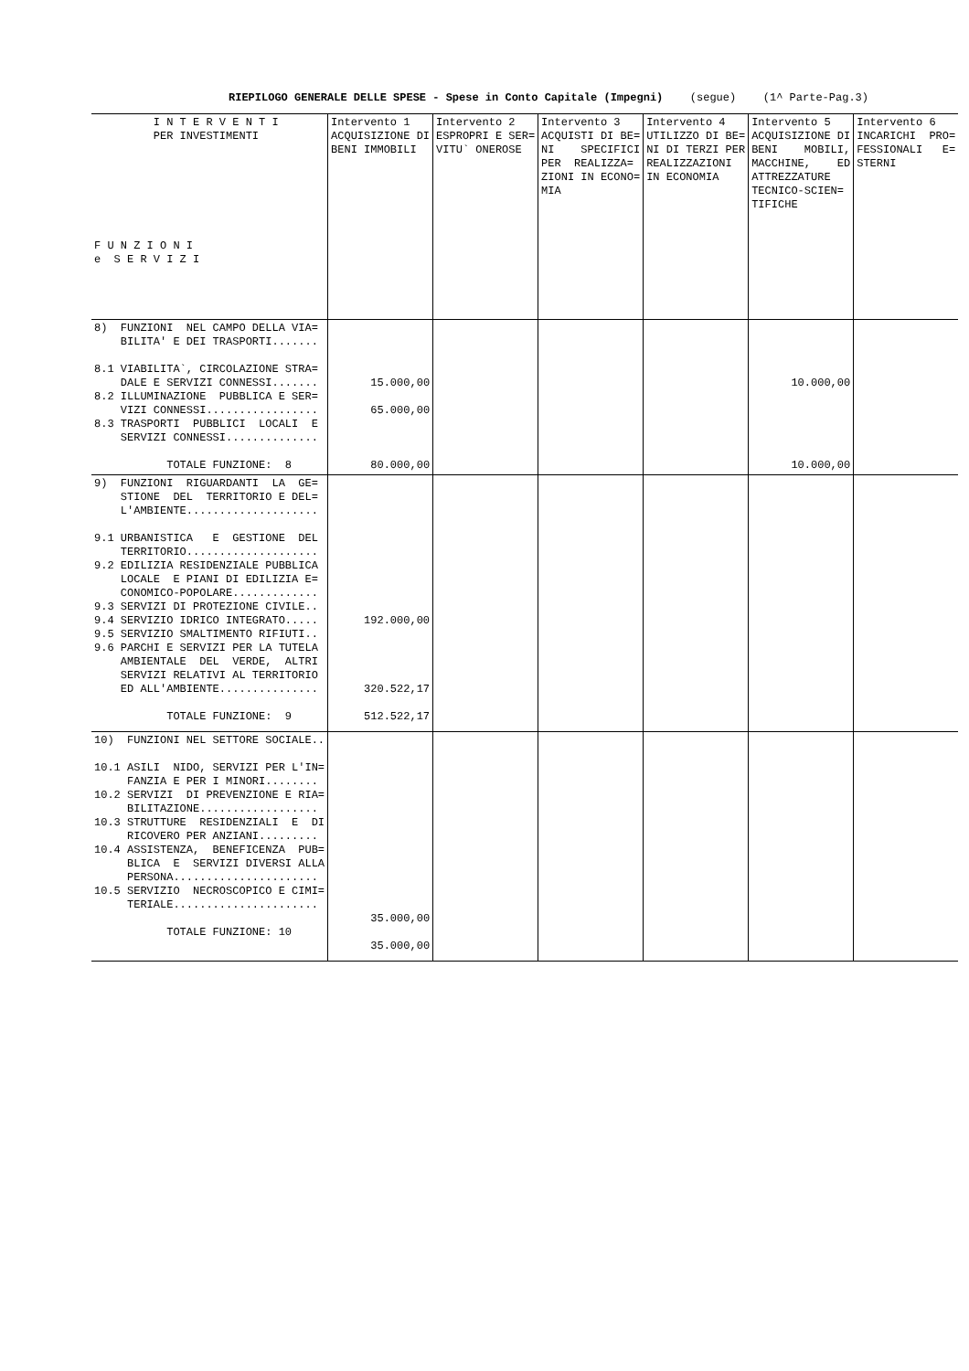RIEPILOGO GENERALE DELLE SPESE - Spese in Conto Capitale (Impegni) (segue) (1^ Parte-Pag.3)
| I N T E R V E N T I PER INVESTIMENTI F U N Z I O N I e S E R V I Z I | Intervento 1 ACQUISIZIONE DI BENI IMMOBILI | Intervento 2 ESPROPRI E SER= VITU` ONEROSE | Intervento 3 ACQUISTI DI BE= NI SPECIFICI PER REALIZZA= ZIONI IN ECONO= MIA | Intervento 4 UTILIZZO DI BE= NI DI TERZI PER REALIZZAZIONI IN ECONOMIA | Intervento 5 ACQUISIZIONE DI BENI MOBILI, MACCHINE, ED ATTREZZATURE TECNICO-SCIEN= TIFICHE | Intervento 6 INCARICHI PRO= FESSIONALI E= STERNI |
| --- | --- | --- | --- | --- | --- | --- |
| 8) FUNZIONI NEL CAMPO DELLA VIA= BILITA' E DEI TRASPORTI....... 8.1 VIABILITA`, CIRCOLAZIONE STRA= DALE E SERVIZI CONNESSI....... 8.2 ILLUMINAZIONE PUBBLICA E SER= VIZI CONNESSI................. 8.3 TRASPORTI PUBBLICI LOCALI E SERVIZI CONNESSI.............. TOTALE FUNZIONE: 8 | 15.000,00 65.000,00 80.000,00 | | | | 10.000,00 10.000,00 | |
| 9) FUNZIONI RIGUARDANTI LA GE= STIONE DEL TERRITORIO E DEL= L'AMBIENTE.................... 9.1 URBANISTICA E GESTIONE DEL TERRITORIO.................... 9.2 EDILIZIA RESIDENZIALE PUBBLICA LOCALE E PIANI DI EDILIZIA E= CONOMICO-POPOLARE............. 9.3 SERVIZI DI PROTEZIONE CIVILE.. 9.4 SERVIZIO IDRICO INTEGRATO..... 9.5 SERVIZIO SMALTIMENTO RIFIUTI.. 9.6 PARCHI E SERVIZI PER LA TUTELA AMBIENTALE DEL VERDE, ALTRI SERVIZI RELATIVI AL TERRITORIO ED ALL'AMBIENTE............... TOTALE FUNZIONE: 9 | 192.000,00 320.522,17 512.522,17 | | | | | |
| 10) FUNZIONI NEL SETTORE SOCIALE.. 10.1 ASILI NIDO, SERVIZI PER L'IN= FANZIA E PER I MINORI........ 10.2 SERVIZI DI PREVENZIONE E RIA= BILITAZIONE.................. 10.3 STRUTTURE RESIDENZIALI E DI RICOVERO PER ANZIANI......... 10.4 ASSISTENZA, BENEFICENZA PUB= BLICA E SERVIZI DIVERSI ALLA PERSONA...................... 10.5 SERVIZIO NECROSCOPICO E CIMI= TERIALE...................... TOTALE FUNZIONE: 10 | 35.000,00 35.000,00 | | | | | |